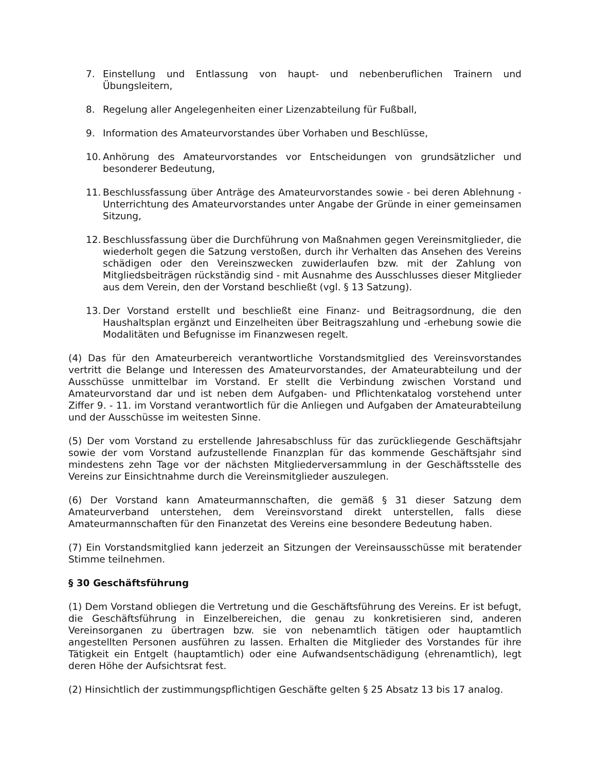7. Einstellung und Entlassung von haupt- und nebenberuflichen Trainern und Übungsleitern,
8. Regelung aller Angelegenheiten einer Lizenzabteilung für Fußball,
9. Information des Amateurvorstandes über Vorhaben und Beschlüsse,
10. Anhörung des Amateurvorstandes vor Entscheidungen von grundsätzlicher und besonderer Bedeutung,
11. Beschlussfassung über Anträge des Amateurvorstandes sowie - bei deren Ablehnung - Unterrichtung des Amateurvorstandes unter Angabe der Gründe in einer gemeinsamen Sitzung,
12. Beschlussfassung über die Durchführung von Maßnahmen gegen Vereinsmitglieder, die wiederholt gegen die Satzung verstoßen, durch ihr Verhalten das Ansehen des Vereins schädigen oder den Vereinszwecken zuwiderlaufen bzw. mit der Zahlung von Mitgliedsbeiträgen rückständig sind - mit Ausnahme des Ausschlusses dieser Mitglieder aus dem Verein, den der Vorstand beschließt (vgl. § 13 Satzung).
13. Der Vorstand erstellt und beschließt eine Finanz- und Beitragsordnung, die den Haushaltsplan ergänzt und Einzelheiten über Beitragszahlung und -erhebung sowie die Modalitäten und Befugnisse im Finanzwesen regelt.
(4) Das für den Amateurbereich verantwortliche Vorstandsmitglied des Vereinsvorstandes vertritt die Belange und Interessen des Amateurvorstandes, der Amateurabteilung und der Ausschüsse unmittelbar im Vorstand. Er stellt die Verbindung zwischen Vorstand und Amateurvorstand dar und ist neben dem Aufgaben- und Pflichtenkatalog vorstehend unter Ziffer 9. - 11. im Vorstand verantwortlich für die Anliegen und Aufgaben der Amateurabteilung und der Ausschüsse im weitesten Sinne.
(5) Der vom Vorstand zu erstellende Jahresabschluss für das zurückliegende Geschäftsjahr sowie der vom Vorstand aufzustellende Finanzplan für das kommende Geschäftsjahr sind mindestens zehn Tage vor der nächsten Mitgliederversammlung in der Geschäftsstelle des Vereins zur Einsichtnahme durch die Vereinsmitglieder auszulegen.
(6) Der Vorstand kann Amateurmannschaften, die gemäß § 31 dieser Satzung dem Amateurverband unterstehen, dem Vereinsvorstand direkt unterstellen, falls diese Amateurmannschaften für den Finanzetat des Vereins eine besondere Bedeutung haben.
(7) Ein Vorstandsmitglied kann jederzeit an Sitzungen der Vereinsausschüsse mit beratender Stimme teilnehmen.
§ 30 Geschäftsführung
(1) Dem Vorstand obliegen die Vertretung und die Geschäftsführung des Vereins. Er ist befugt, die Geschäftsführung in Einzelbereichen, die genau zu konkretisieren sind, anderen Vereinsorganen zu übertragen bzw. sie von nebenamtlich tätigen oder hauptamtlich angestellten Personen ausführen zu lassen. Erhalten die Mitglieder des Vorstandes für ihre Tätigkeit ein Entgelt (hauptamtlich) oder eine Aufwandsentschädigung (ehrenamtlich), legt deren Höhe der Aufsichtsrat fest.
(2) Hinsichtlich der zustimmungspflichtigen Geschäfte gelten § 25 Absatz 13 bis 17 analog.